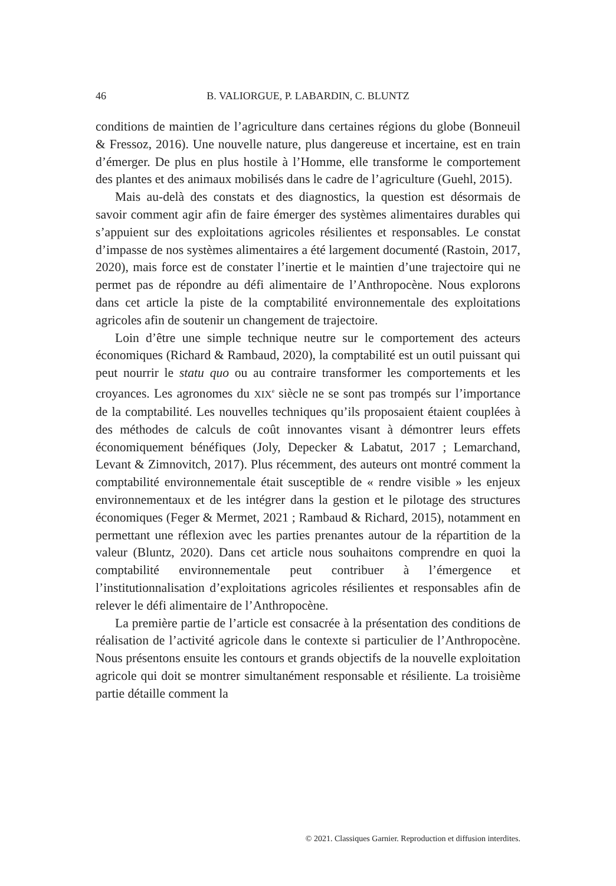46 B. VALIORGUE, P. LABARDIN, C. BLUNTZ
conditions de maintien de l’agriculture dans certaines régions du globe (Bonneuil & Fressoz, 2016). Une nouvelle nature, plus dangereuse et incertaine, est en train d’émerger. De plus en plus hostile à l’Homme, elle transforme le comportement des plantes et des animaux mobilisés dans le cadre de l’agriculture (Guehl, 2015).
Mais au-delà des constats et des diagnostics, la question est désormais de savoir comment agir afin de faire émerger des systèmes alimentaires durables qui s’appuient sur des exploitations agricoles résilientes et responsables. Le constat d’impasse de nos systèmes alimentaires a été largement documenté (Rastoin, 2017, 2020), mais force est de constater l’inertie et le maintien d’une trajectoire qui ne permet pas de répondre au défi alimentaire de l’Anthropocène. Nous explorons dans cet article la piste de la comptabilité environnementale des exploitations agricoles afin de soutenir un changement de trajectoire.
Loin d’être une simple technique neutre sur le comportement des acteurs économiques (Richard & Rambaud, 2020), la comptabilité est un outil puissant qui peut nourrir le statu quo ou au contraire transformer les comportements et les croyances. Les agronomes du XIX<sup>e</sup> siècle ne se sont pas trompés sur l’importance de la comptabilité. Les nouvelles techniques qu’ils proposaient étaient couplées à des méthodes de calculs de coût innovantes visant à démontrer leurs effets économiquement bénéfiques (Joly, Depecker & Labatut, 2017 ; Lemarchand, Levant & Zimnovitch, 2017). Plus récemment, des auteurs ont montré comment la comptabilité environnementale était susceptible de « rendre visible » les enjeux environnementaux et de les intégrer dans la gestion et le pilotage des structures économiques (Feger & Mermet, 2021 ; Rambaud & Richard, 2015), notamment en permettant une réflexion avec les parties prenantes autour de la répartition de la valeur (Bluntz, 2020). Dans cet article nous souhaitons comprendre en quoi la comptabilité environnementale peut contribuer à l’émergence et l’institutionnalisation d’exploitations agricoles résilientes et responsables afin de relever le défi alimentaire de l’Anthropocène.
La première partie de l’article est consacrée à la présentation des conditions de réalisation de l’activité agricole dans le contexte si parti­culier de l’Anthropocène. Nous présentons ensuite les contours et grands objectifs de la nouvelle exploitation agricole qui doit se montrer simulta­nément responsable et résiliente. La troisième partie détaille comment la
© 2021. Classiques Garnier. Reproduction et diffusion interdites.